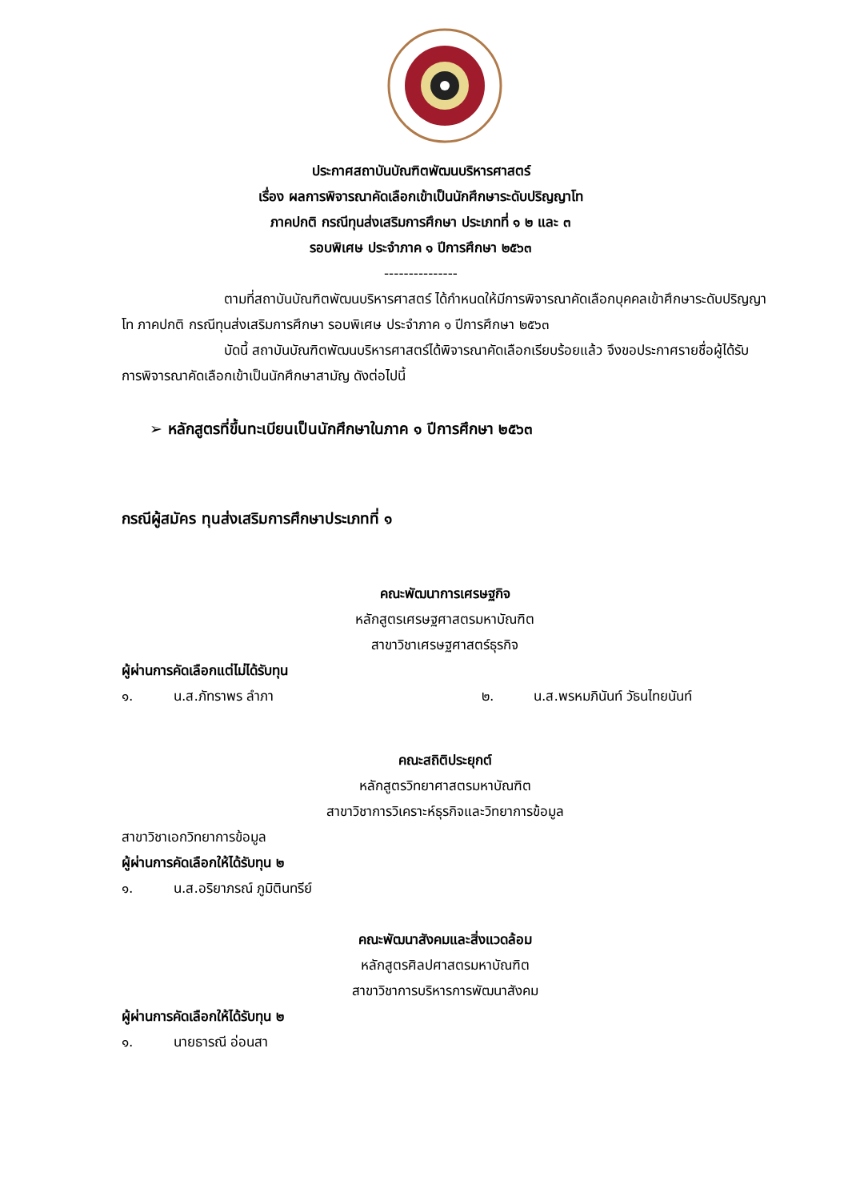ประกาศสถาบันบัณฑิตพัฒนบริหารศาสตร์
เรื่อง ผลการพิจารณาคัดเลือกเข้าเป็นนักศึกษาระดับปริญญาโท
ภาคปกติ กรณีทุนส่งเสริมการศึกษา ประเภทที่ ๑ ๒ และ ๓
รอบพิเศษ ประจำภาค ๑ ปีการศึกษา ๒๕๖๓
---------------
ตามที่สถาบันบัณฑิตพัฒนบริหารศาสตร์ ได้กำหนดให้มีการพิจารณาคัดเลือกบุคคลเข้าศึกษาระดับปริญญาโท ภาคปกติ กรณีทุนส่งเสริมการศึกษา รอบพิเศษ ประจำภาค ๑ ปีการศึกษา ๒๕๖๓
บัดนี้ สถาบันบัณฑิตพัฒนบริหารศาสตร์ได้พิจารณาคัดเลือกเรียบร้อยแล้ว จึงขอประกาศรายชื่อผู้ได้รับการพิจารณาคัดเลือกเข้าเป็นนักศึกษาสามัญ ดังต่อไปนี้
➢ หลักสูตรที่ขึ้นทะเบียนเป็นนักศึกษาในภาค ๑ ปีการศึกษา ๒๕๖๓
กรณีผู้สมัคร ทุนส่งเสริมการศึกษาประเภทที่ ๑
คณะพัฒนาการเศรษฐกิจ
หลักสูตรเศรษฐศาสตรมหาบัณฑิต
สาขาวิชาเศรษฐศาสตร์ธุรกิจ
ผู้ผ่านการคัดเลือกแต่ไม่ได้รับทุน
๑. น.ส.ภัทราพร ลำภา ๒. น.ส.พรหมภินันท์ วัธนไทยนันท์
คณะสถิติประยุกต์
หลักสูตรวิทยาศาสตรมหาบัณฑิต
สาขาวิชาการวิเคราะห์ธุรกิจและวิทยาการข้อมูล
สาขาวิชาเอกวิทยาการข้อมูล
ผู้ผ่านการคัดเลือกให้ได้รับทุน ๒
๑. น.ส.อริยาภรณ์ ภูมิตินทรีย์
คณะพัฒนาสังคมและสิ่งแวดล้อม
หลักสูตรศิลปศาสตรมหาบัณฑิต
สาขาวิชาการบริหารการพัฒนาสังคม
ผู้ผ่านการคัดเลือกให้ได้รับทุน ๒
๑. นายธารณี อ่อนสา